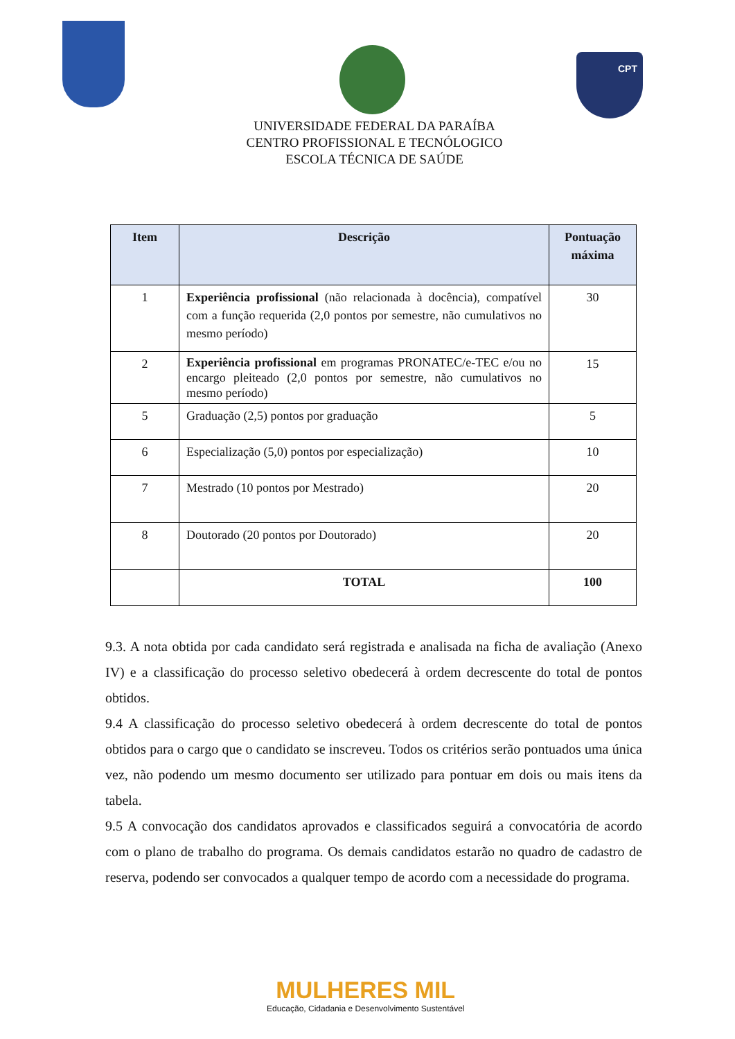CPT
UNIVERSIDADE FEDERAL DA PARAÍBA
CENTRO PROFISSIONAL E TECNÓLOGICO
ESCOLA TÉCNICA DE SAÚDE
| Item | Descrição | Pontuação máxima |
| --- | --- | --- |
| 1 | Experiência profissional (não relacionada à docência), compatível com a função requerida (2,0 pontos por semestre, não cumulativos no mesmo período) | 30 |
| 2 | Experiência profissional em programas PRONATEC/e-TEC e/ou no encargo pleiteado (2,0 pontos por semestre, não cumulativos no mesmo período) | 15 |
| 5 | Graduação (2,5) pontos por graduação | 5 |
| 6 | Especialização (5,0) pontos por especialização) | 10 |
| 7 | Mestrado (10 pontos por Mestrado) | 20 |
| 8 | Doutorado (20 pontos por Doutorado) | 20 |
| | TOTAL | 100 |
9.3. A nota obtida por cada candidato será registrada e analisada na ficha de avaliação (Anexo IV) e a classificação do processo seletivo obedecerá à ordem decrescente do total de pontos obtidos.
9.4 A classificação do processo seletivo obedecerá à ordem decrescente do total de pontos obtidos para o cargo que o candidato se inscreveu. Todos os critérios serão pontuados uma única vez, não podendo um mesmo documento ser utilizado para pontuar em dois ou mais itens da tabela.
9.5 A convocação dos candidatos aprovados e classificados seguirá a convocatória de acordo com o plano de trabalho do programa. Os demais candidatos estarão no quadro de cadastro de reserva, podendo ser convocados a qualquer tempo de acordo com a necessidade do programa.
MULHERES MIL
Educação, Cidadania e Desenvolvimento Sustentável